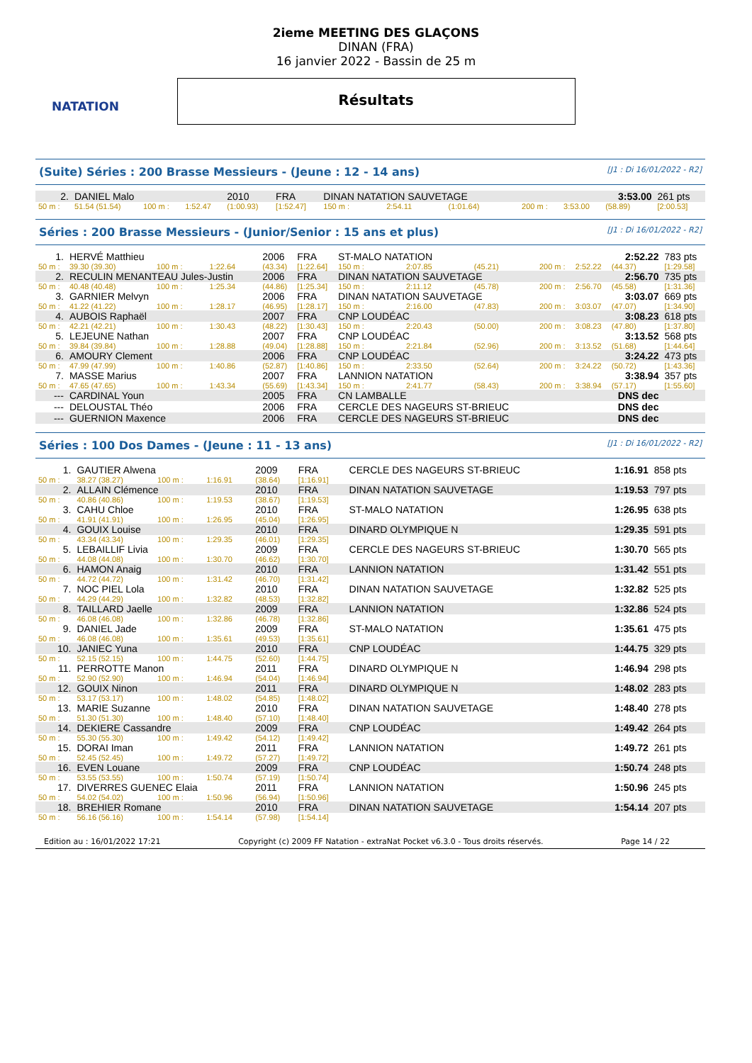NATATION
2ieme MEETING DES GLAÇONS
DINAN (FRA)
16 janvier 2022 - Bassin de 25 m
Résultats
(Suite) Séries : 200 Brasse Messieurs - (Jeune : 12 - 14 ans) [J1 : Di 16/01/2022 - R2]
| 2. | DANIEL Malo | | | 2010 | FRA | DINAN NATATION SAUVETAGE | | | | | 3:53.00 | 261 pts |
| 50 m : | 51.54 (51.54) | 100 m : | 1:52.47 | (1:00.93) | [1:52.47] | 150 m : | 2:54.11 | (1:01.64) | 200 m : | 3:53.00 | (58.89) | [2:00.53] |
Séries : 200 Brasse Messieurs - (Junior/Senior : 15 ans et plus) [J1 : Di 16/01/2022 - R2]
| 1. | HERVÉ Matthieu | | | 2006 | FRA | ST-MALO NATATION | | | | | 2:52.22 | 783 pts |
| 50 m : | 39.30 (39.30) | 100 m : | 1:22.64 | (43.34) | [1:22.64] | 150 m : | 2:07.85 | (45.21) | 200 m : | 2:52.22 | (44.37) | [1:29.58] |
| 2. | RECULIN MENANTEAU Jules-Justin | | | 2006 | FRA | DINAN NATATION SAUVETAGE | | | | | 2:56.70 | 735 pts |
| 50 m : | 40.48 (40.48) | 100 m : | 1:25.34 | (44.86) | [1:25.34] | 150 m : | 2:11.12 | (45.78) | 200 m : | 2:56.70 | (45.58) | [1:31.36] |
| 3. | GARNIER Melvyn | | | 2006 | FRA | DINAN NATATION SAUVETAGE | | | | | 3:03.07 | 669 pts |
| 50 m : | 41.22 (41.22) | 100 m : | 1:28.17 | (46.95) | [1:28.17] | 150 m : | 2:16.00 | (47.83) | 200 m : | 3:03.07 | (47.07) | [1:34.90] |
| 4. | AUBOIS Raphaël | | | 2007 | FRA | CNP LOUDÉAC | | | | | 3:08.23 | 618 pts |
| 50 m : | 42.21 (42.21) | 100 m : | 1:30.43 | (48.22) | [1:30.43] | 150 m : | 2:20.43 | (50.00) | 200 m : | 3:08.23 | (47.80) | [1:37.80] |
| 5. | LEJEUNE Nathan | | | 2007 | FRA | CNP LOUDÉAC | | | | | 3:13.52 | 568 pts |
| 50 m : | 39.84 (39.84) | 100 m : | 1:28.88 | (49.04) | [1:28.88] | 150 m : | 2:21.84 | (52.96) | 200 m : | 3:13.52 | (51.68) | [1:44.64] |
| 6. | AMOURY Clement | | | 2006 | FRA | CNP LOUDÉAC | | | | | 3:24.22 | 473 pts |
| 50 m : | 47.99 (47.99) | 100 m : | 1:40.86 | (52.87) | [1:40.86] | 150 m : | 2:33.50 | (52.64) | 200 m : | 3:24.22 | (50.72) | [1:43.36] |
| 7. | MASSE Marius | | | 2007 | FRA | LANNION NATATION | | | | | 3:38.94 | 357 pts |
| 50 m : | 47.65 (47.65) | 100 m : | 1:43.34 | (55.69) | [1:43.34] | 150 m : | 2:41.77 | (58.43) | 200 m : | 3:38.94 | (57.17) | [1:55.60] |
| --- | CARDINAL Youn | | | 2005 | FRA | CN LAMBALLE | | | | | DNS dec | |
| --- | DELOUSTAL Théo | | | 2006 | FRA | CERCLE DES NAGEURS ST-BRIEUC | | | | | DNS dec | |
| --- | GUERNION Maxence | | | 2006 | FRA | CERCLE DES NAGEURS ST-BRIEUC | | | | | DNS dec | |
Séries : 100 Dos Dames - (Jeune : 11 - 13 ans) [J1 : Di 16/01/2022 - R2]
| 1. | GAUTIER Alwena | | | 2009 | FRA | CERCLE DES NAGEURS ST-BRIEUC | 1:16.91 | 858 pts |
| 50 m : | 38.27 (38.27) | 100 m : | 1:16.91 | (38.64) | [1:16.91] | | | |
| 2. | ALLAIN Clémence | | | 2010 | FRA | DINAN NATATION SAUVETAGE | 1:19.53 | 797 pts |
| 50 m : | 40.86 (40.86) | 100 m : | 1:19.53 | (38.67) | [1:19.53] | | | |
| 3. | CAHU Chloe | | | 2010 | FRA | ST-MALO NATATION | 1:26.95 | 638 pts |
| 50 m : | 41.91 (41.91) | 100 m : | 1:26.95 | (45.04) | [1:26.95] | | | |
| 4. | GOUIX Louise | | | 2010 | FRA | DINARD OLYMPIQUE N | 1:29.35 | 591 pts |
| 50 m : | 43.34 (43.34) | 100 m : | 1:29.35 | (46.01) | [1:29.35] | | | |
| 5. | LEBAILLIF Livia | | | 2009 | FRA | CERCLE DES NAGEURS ST-BRIEUC | 1:30.70 | 565 pts |
| 50 m : | 44.08 (44.08) | 100 m : | 1:30.70 | (46.62) | [1:30.70] | | | |
| 6. | HAMON Anaig | | | 2010 | FRA | LANNION NATATION | 1:31.42 | 551 pts |
| 50 m : | 44.72 (44.72) | 100 m : | 1:31.42 | (46.70) | [1:31.42] | | | |
| 7. | NOC PIEL Lola | | | 2010 | FRA | DINAN NATATION SAUVETAGE | 1:32.82 | 525 pts |
| 50 m : | 44.29 (44.29) | 100 m : | 1:32.82 | (48.53) | [1:32.82] | | | |
| 8. | TAILLARD Jaelle | | | 2009 | FRA | LANNION NATATION | 1:32.86 | 524 pts |
| 50 m : | 46.08 (46.08) | 100 m : | 1:32.86 | (46.78) | [1:32.86] | | | |
| 9. | DANIEL Jade | | | 2009 | FRA | ST-MALO NATATION | 1:35.61 | 475 pts |
| 50 m : | 46.08 (46.08) | 100 m : | 1:35.61 | (49.53) | [1:35.61] | | | |
| 10. | JANIEC Yuna | | | 2010 | FRA | CNP LOUDÉAC | 1:44.75 | 329 pts |
| 50 m : | 52.15 (52.15) | 100 m : | 1:44.75 | (52.60) | [1:44.75] | | | |
| 11. | PERROTTE Manon | | | 2011 | FRA | DINARD OLYMPIQUE N | 1:46.94 | 298 pts |
| 50 m : | 52.90 (52.90) | 100 m : | 1:46.94 | (54.04) | [1:46.94] | | | |
| 12. | GOUIX Ninon | | | 2011 | FRA | DINARD OLYMPIQUE N | 1:48.02 | 283 pts |
| 50 m : | 53.17 (53.17) | 100 m : | 1:48.02 | (54.85) | [1:48.02] | | | |
| 13. | MARIE Suzanne | | | 2010 | FRA | DINAN NATATION SAUVETAGE | 1:48.40 | 278 pts |
| 50 m : | 51.30 (51.30) | 100 m : | 1:48.40 | (57.10) | [1:48.40] | | | |
| 14. | DEKIERE Cassandre | | | 2009 | FRA | CNP LOUDÉAC | 1:49.42 | 264 pts |
| 50 m : | 55.30 (55.30) | 100 m : | 1:49.42 | (54.12) | [1:49.42] | | | |
| 15. | DORAI Iman | | | 2011 | FRA | LANNION NATATION | 1:49.72 | 261 pts |
| 50 m : | 52.45 (52.45) | 100 m : | 1:49.72 | (57.27) | [1:49.72] | | | |
| 16. | EVEN Louane | | | 2009 | FRA | CNP LOUDÉAC | 1:50.74 | 248 pts |
| 50 m : | 53.55 (53.55) | 100 m : | 1:50.74 | (57.19) | [1:50.74] | | | |
| 17. | DIVERRES GUENEC Elaia | | | 2011 | FRA | LANNION NATATION | 1:50.96 | 245 pts |
| 50 m : | 54.02 (54.02) | 100 m : | 1:50.96 | (56.94) | [1:50.96] | | | |
| 18. | BREHIER Romane | | | 2010 | FRA | DINAN NATATION SAUVETAGE | 1:54.14 | 207 pts |
| 50 m : | 56.16 (56.16) | 100 m : | 1:54.14 | (57.98) | [1:54.14] | | | |
Edition au : 16/01/2022 17:21 Copyright (c) 2009 FF Natation - extraNat Pocket v6.3.0 - Tous droits réservés. Page 14 / 22